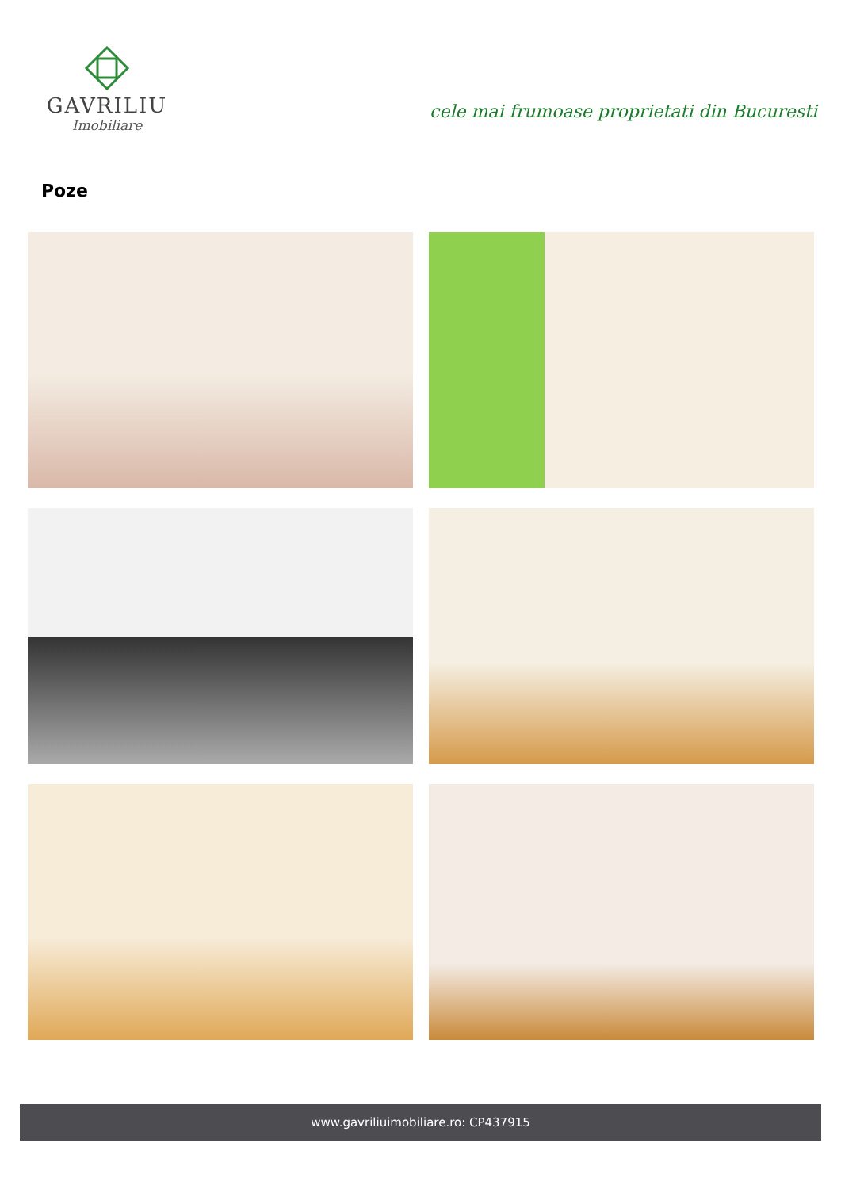GAVRILIU
Imobiliare
cele mai frumoase proprietati din Bucuresti
Poze
www.gavriliuimobiliare.ro: CP437915